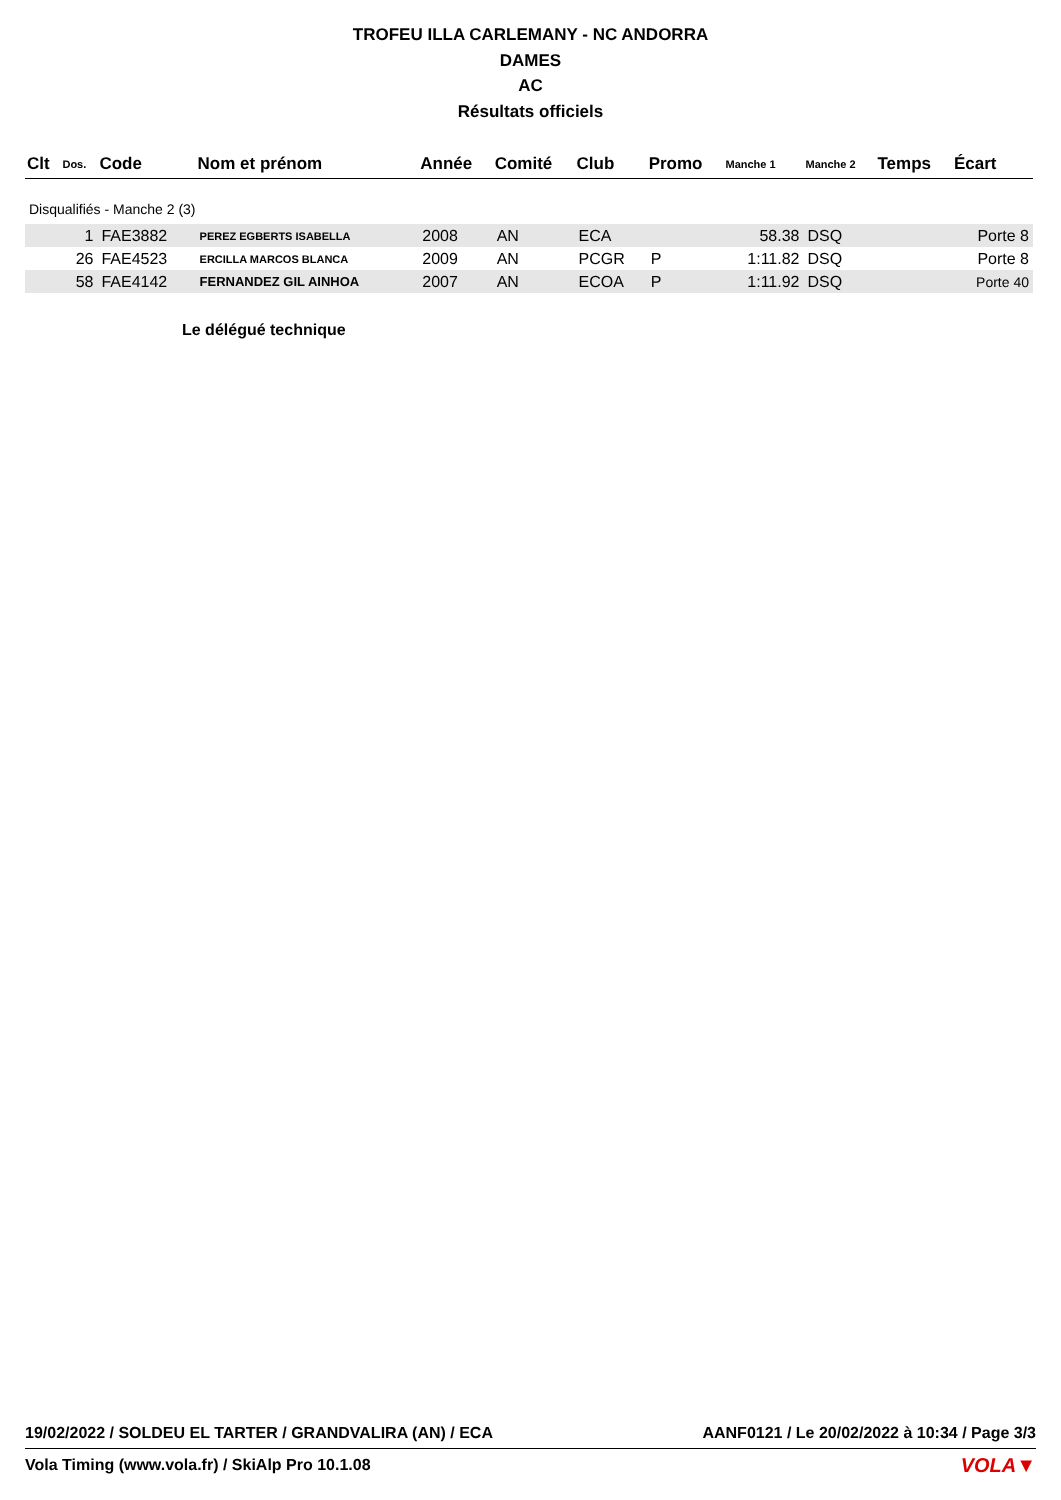TROFEU ILLA CARLEMANY - NC ANDORRA
DAMES
AC
Résultats officiels
| Clt | Dos. | Code | Nom et prénom | Année | Comité | Club | Promo | Manche 1 | Manche 2 | Temps | Écart |
| --- | --- | --- | --- | --- | --- | --- | --- | --- | --- | --- | --- |
| Disqualifiés - Manche 2 (3) | | | | | | | | | | | |
| | 1 | FAE3882 | PEREZ EGBERTS ISABELLA | 2008 | AN | ECA | | 58.38 | DSQ | | Porte 8 |
| | 26 | FAE4523 | ERCILLA MARCOS BLANCA | 2009 | AN | PCGR | P | 1:11.82 | DSQ | | Porte 8 |
| | 58 | FAE4142 | FERNANDEZ GIL AINHOA | 2007 | AN | ECOA | P | 1:11.92 | DSQ | | Porte 40 |
Le délégué technique
19/02/2022 / SOLDEU EL TARTER / GRANDVALIRA (AN) / ECA AANF0121 / Le 20/02/2022 à 10:34 / Page 3/3
Vola Timing (www.vola.fr) / SkiAlp Pro 10.1.08
VOLA▼